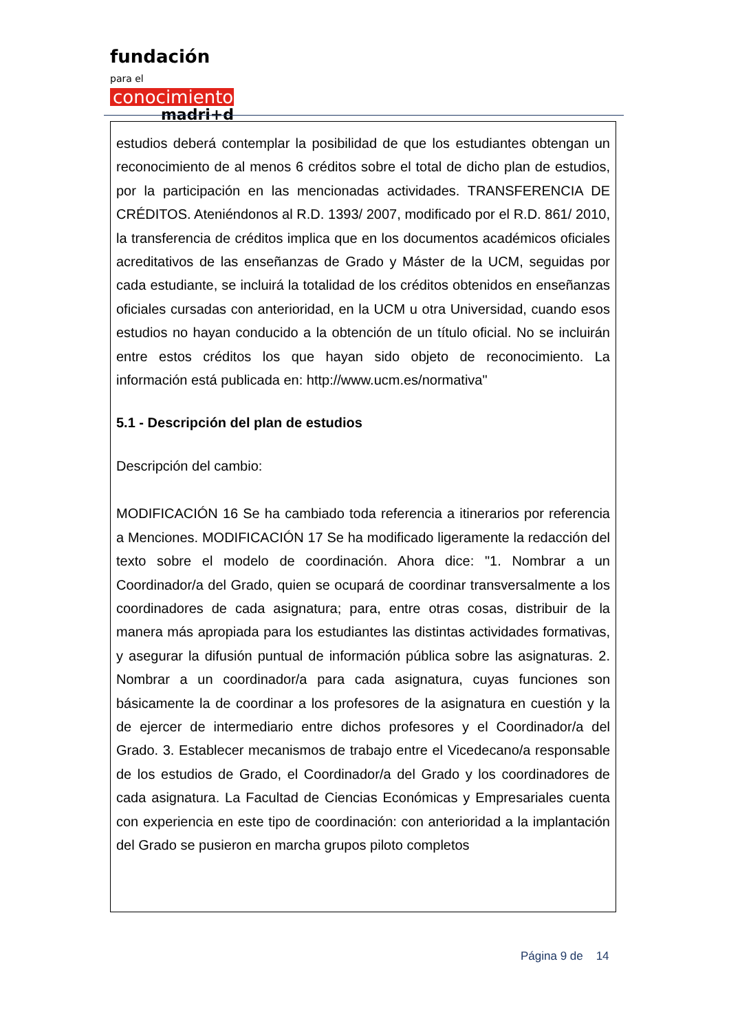fundación para el
conocimiento
madri+d
estudios deberá contemplar la posibilidad de que los estudiantes obtengan un reconocimiento de al menos 6 créditos sobre el total de dicho plan de estudios, por la participación en las mencionadas actividades. TRANSFERENCIA DE CRÉDITOS. Ateniéndonos al R.D. 1393/ 2007, modificado por el R.D. 861/ 2010, la transferencia de créditos implica que en los documentos académicos oficiales acreditativos de las enseñanzas de Grado y Máster de la UCM, seguidas por cada estudiante, se incluirá la totalidad de los créditos obtenidos en enseñanzas oficiales cursadas con anterioridad, en la UCM u otra Universidad, cuando esos estudios no hayan conducido a la obtención de un título oficial. No se incluirán entre estos créditos los que hayan sido objeto de reconocimiento. La información está publicada en: http://www.ucm.es/normativa"
5.1 - Descripción del plan de estudios
Descripción del cambio:
MODIFICACIÓN 16 Se ha cambiado toda referencia a itinerarios por referencia a Menciones. MODIFICACIÓN 17 Se ha modificado ligeramente la redacción del texto sobre el modelo de coordinación. Ahora dice: "1. Nombrar a un Coordinador/a del Grado, quien se ocupará de coordinar transversalmente a los coordinadores de cada asignatura; para, entre otras cosas, distribuir de la manera más apropiada para los estudiantes las distintas actividades formativas, y asegurar la difusión puntual de información pública sobre las asignaturas. 2. Nombrar a un coordinador/a para cada asignatura, cuyas funciones son básicamente la de coordinar a los profesores de la asignatura en cuestión y la de ejercer de intermediario entre dichos profesores y el Coordinador/a del Grado. 3. Establecer mecanismos de trabajo entre el Vicedecano/a responsable de los estudios de Grado, el Coordinador/a del Grado y los coordinadores de cada asignatura. La Facultad de Ciencias Económicas y Empresariales cuenta con experiencia en este tipo de coordinación: con anterioridad a la implantación del Grado se pusieron en marcha grupos piloto completos
Página 9 de 14